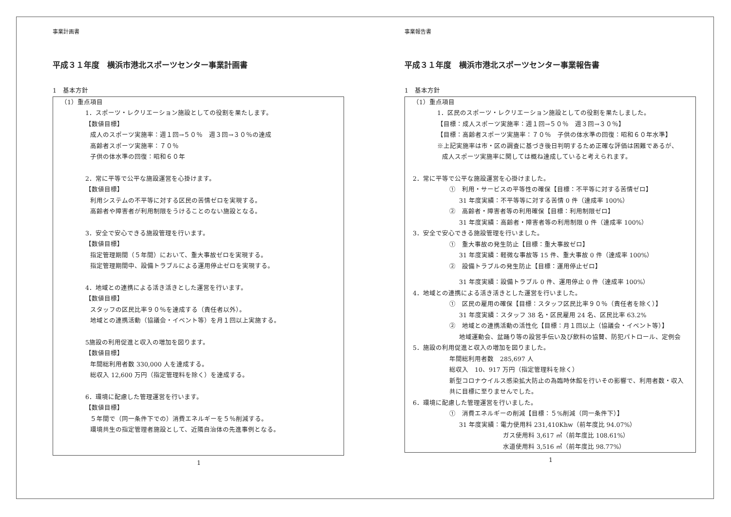事業計画書
平成３１年度　横浜市港北スポーツセンター事業計画書
1　基本方針
（1）重点項目
1．スポーツ・レクリエーション施設としての役割を果たします。
【数値目標】
成人のスポーツ実施率：週１回→５０％　週３回→３０％の達成
高齢者スポーツ実施率：７０％
子供の体水準の回復：昭和６０年
2．常に平等で公平な施設運営を心掛けます。
【数値目標】
利用システムの不平等に対する区民の苦情ゼロを実現する。
高齢者や障害者が利用制限をうけることのない施設となる。
3．安全で安心できる施設管理を行います。
【数値目標】
指定管理期間（５年間）において、重大事故ゼロを実現する。
指定管理期間中、設備トラブルによる運用停止ゼロを実現する。
4．地域との連携による活き活きとした運営を行います。
【数値目標】
スタッフの区民比率９０％を達成する（責任者以外）。
地域との連携活動（協議会・イベント等）を月１回以上実施する。
5施設の利用促進と収入の増加を図ります。
【数値目標】
年間総利用者数 330,000 人を達成する。
総収入 12,600 万円（指定管理料を除く）を達成する。
6．環境に配慮した管理運営を行います。
【数値目標】
５年間で（同一条件下での）消費エネルギーを５％削減する。
環境共生の指定管理者施設として、近隣自治体の先進事例となる。
1
事業報告書
平成３１年度　横浜市港北スポーツセンター事業報告書
1　基本方針
（1）重点項目
1．区民のスポーツ・レクリエーション施設としての役割を果たしました。
【目標：成人スポーツ実施率：週１回→５０％　週３回→３０％】
【目標：高齢者スポーツ実施率：７０％　子供の体水準の回復：昭和６０年水準】
※上記実施率は市・区の調査に基づき後日判明するため正確な評価は困難であるが、
成人スポーツ実施率に関しては概ね達成していると考えられます。
2．常に平等で公平な施設運営を心掛けました。
①　利用・サービスの平等性の確保【目標：不平等に対する苦情ゼロ】
31 年度実績：不平等等に対する苦情 0 件（達成率 100%）
②　高齢者・障害者等の利用確保【目標：利用制限ゼロ】
31 年度実績：高齢者・障害者等の利用制限 0 件（達成率 100%）
3．安全で安心できる施設管理を行いました。
①　重大事故の発生防止【目標：重大事故ゼロ】
31 年度実績：軽微な事故等 15 件、重大事故 0 件（達成率 100%）
②　設備トラブルの発生防止【目標：運用停止ゼロ】
31 年度実績：設備トラブル 0 件、運用停止 0 件（達成率 100%）
4．地域との連携による活き活きとした運営を行いました。
①　区民の雇用の確保【目標：スタッフ区民比率９０％（責任者を除く）】
31 年度実績：スタッフ 38 名・区民雇用 24 名、区民比率 63.2%
②　地域との連携活動の活性化【目標：月１回以上（協議会・イベント等）】
地域運動会、盆踊り等の設営手伝い及び飲料の協賛、防犯パトロール、定例会
5．施設の利用促進と収入の増加を図りました。
年間総利用者数　285,697 人
総収入　10、917 万円（指定管理料を除く）
新型コロナウイルス感染拡大防止の為臨時休館を行いその影響で、利用者数・収入
共に目標に至りませんでした。
6．環境に配慮した管理運営を行いました。
①　消費エネルギーの削減【目標：５%削減（同一条件下）】
31 年度実績：電力使用料 231,410Khw（前年度比 94.07%）
ガス使用料 3,617 ㎥（前年度比 108.61%）
水道使用料 3,516 ㎥（前年度比 98.77%）
1